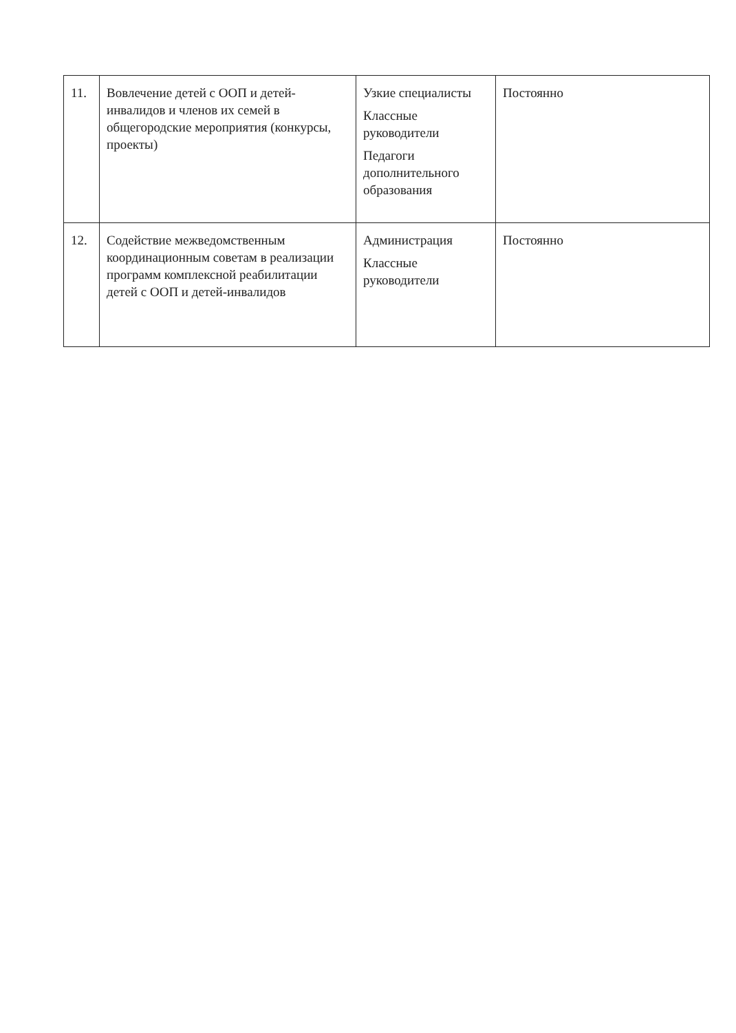| 11. | Вовлечение детей с ООП и детей-инвалидов и членов их семей в общегородские мероприятия (конкурсы, проекты) | Узкие специалисты Классные руководители Педагоги дополнительного образования | Постоянно |
| 12. | Содействие межведомственным координационным советам в реализации программ комплексной реабилитации детей с ООП и детей-инвалидов | Администрация Классные руководители | Постоянно |